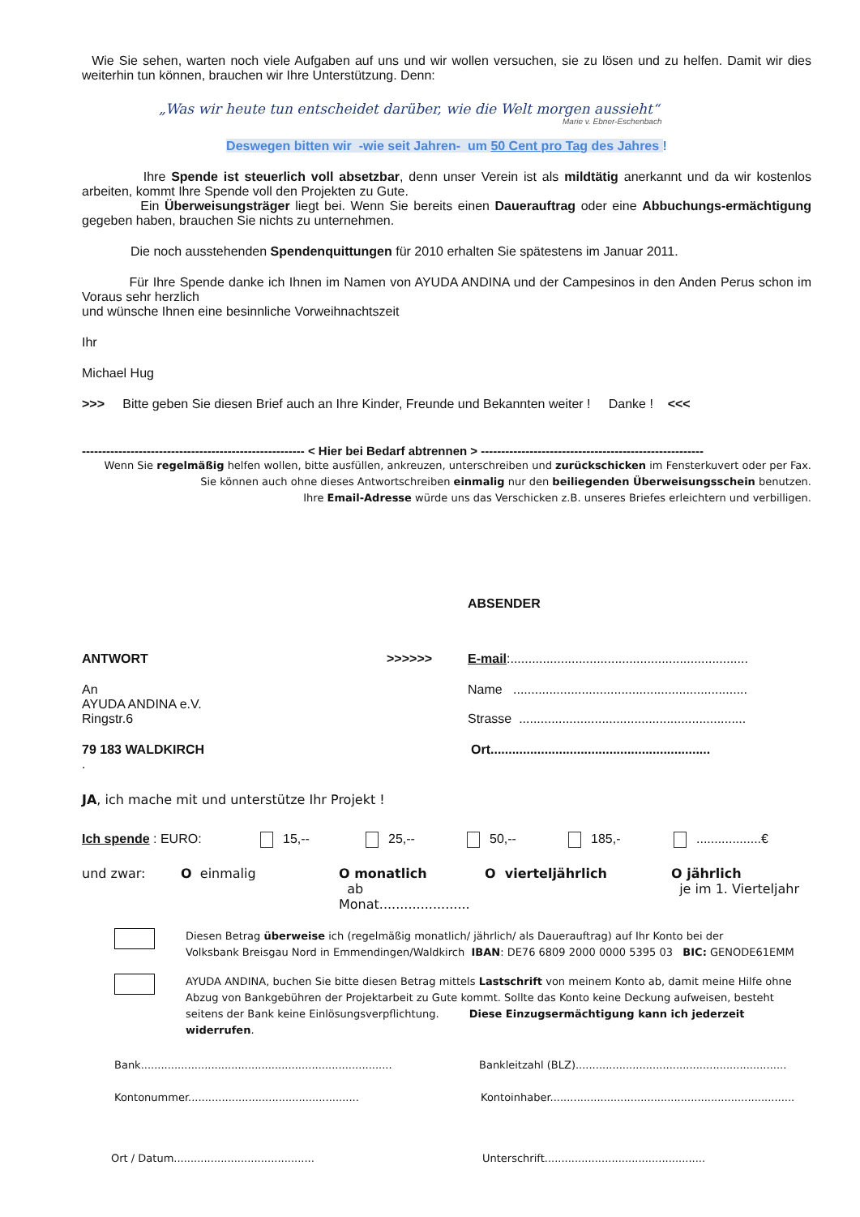Wie Sie sehen, warten noch viele Aufgaben auf uns und wir wollen versuchen, sie zu lösen und zu helfen. Damit wir dies weiterhin tun können, brauchen wir Ihre Unterstützung. Denn:
„Was wir heute tun entscheidet darüber, wie die Welt morgen aussieht“
Marie v. Ebner-Eschenbach
Deswegen bitten wir -wie seit Jahren- um 50 Cent pro Tag des Jahres !
Ihre Spende ist steuerlich voll absetzbar, denn unser Verein ist als mildtätig anerkannt und da wir kostenlos arbeiten, kommt Ihre Spende voll den Projekten zu Gute.
Ein Überweisungsträger liegt bei. Wenn Sie bereits einen Dauerauftrag oder eine Abbuchungs-ermächtigung gegeben haben, brauchen Sie nichts zu unternehmen.
Die noch ausstehenden Spendenquittungen für 2010 erhalten Sie spätestens im Januar 2011.
Für Ihre Spende danke ich Ihnen im Namen von AYUDA ANDINA und der Campesinos in den Anden Perus schon im Voraus sehr herzlich
und wünsche Ihnen eine besinnliche Vorweihnachtszeit
Ihr
Michael Hug
>>> Bitte geben Sie diesen Brief auch an Ihre Kinder, Freunde und Bekannten weiter ! Danke ! <<<
------------------------------------------------------- < Hier bei Bedarf abtrennen > -------------------------------------------------------
Wenn Sie regelmäßig helfen wollen, bitte ausfüllen, ankreuzen, unterschreiben und zurückschicken im Fensterkuvert oder per Fax.
Sie können auch ohne dieses Antwortschreiben einmalig nur den beiliegenden Überweisungsschein benutzen.
Ihre Email-Adresse würde uns das Verschicken z.B. unseres Briefes erleichtern und verbilligen.
ABSENDER
ANTWORT >>>>>> E-mail:..................................................................
An
AYUDA ANDINA e.V.
Ringstr.6
Name .................................................................
Strasse ...............................................................
79 183 WALDKIRCH Ort.............................................................
.
JA, ich mache mit und unterstütze Ihr Projekt !
Ich spende : EURO: 15,-- 25,-- 50,-- 185,- ..................€
und zwar: O einmalig O monatlich
ab Monat......................
O vierteljährlich O jährlich
je im 1. Vierteljahr
Diesen Betrag überweise ich (regelmäßig monatlich/ jährlich/ als Dauerauftrag) auf Ihr Konto bei der
Volksbank Breisgau Nord in Emmendingen/Waldkirch IBAN: DE76 6809 2000 0000 5395 03 BIC: GENODE61EMM
AYUDA ANDINA, buchen Sie bitte diesen Betrag mittels Lastschrift von meinem Konto ab, damit meine Hilfe ohne Abzug von Bankgebühren der Projektarbeit zu Gute kommt. Sollte das Konto keine Deckung aufweisen, besteht seitens der Bank keine Einlösungsverpflichtung. Diese Einzugsermächtigung kann ich jederzeit widerrufen.
Bank...........................................................................
Bankleitzahl (BLZ)...............................................................
Kontonummer...................................................
Kontoinhaber.........................................................................
Ort / Datum.......................................... Unterschrift................................................